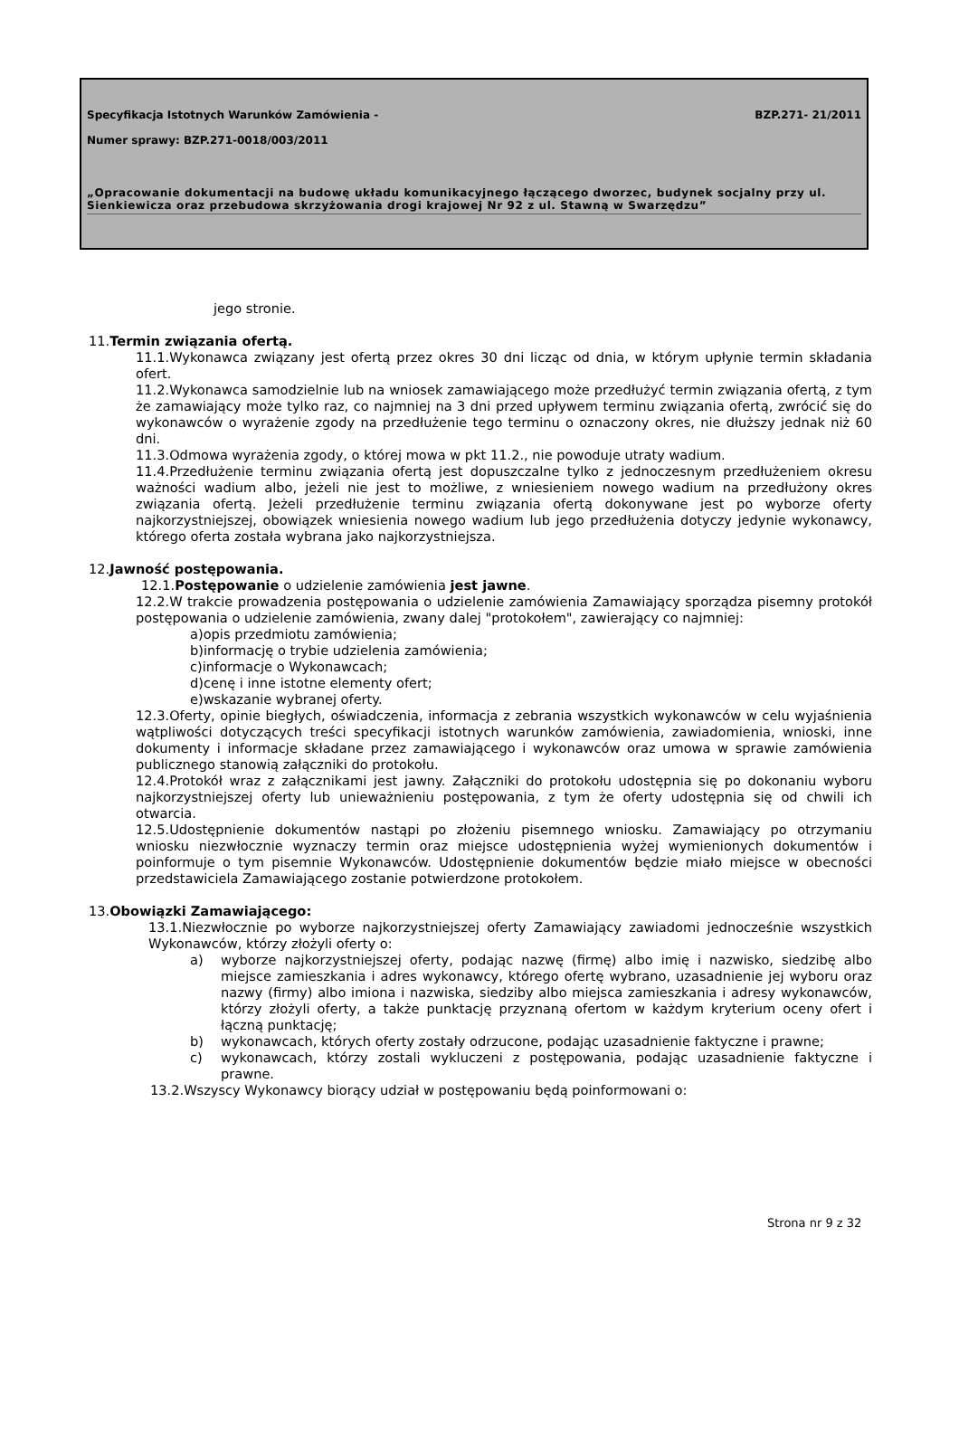Specyfikacja Istotnych Warunków Zamówienia - BZP.271- 21/2011
Numer sprawy: BZP.271-0018/003/2011
„Opracowanie dokumentacji na budowę układu komunikacyjnego łączącego dworzec, budynek socjalny przy ul. Sienkiewicza oraz przebudowa skrzyżowania drogi krajowej Nr 92 z ul. Stawną w Swarzędzu”
jego stronie.
11.Termin związania ofertą.
11.1.Wykonawca związany jest ofertą przez okres 30 dni licząc od dnia, w którym upłynie termin składania ofert.
11.2.Wykonawca samodzielnie lub na wniosek zamawiającego może przedłużyć termin związania ofertą, z tym że zamawiający może tylko raz, co najmniej na 3 dni przed upływem terminu związania ofertą, zwrócić się do wykonawców o wyrażenie zgody na przedłużenie tego terminu o oznaczony okres, nie dłuższy jednak niż 60 dni.
11.3.Odmowa wyrażenia zgody, o której mowa w pkt 11.2., nie powoduje utraty wadium.
11.4.Przedłużenie terminu związania ofertą jest dopuszczalne tylko z jednoczesnym przedłużeniem okresu ważności wadium albo, jeżeli nie jest to możliwe, z wniesieniem nowego wadium na przedłużony okres związania ofertą. Jeżeli przedłużenie terminu związania ofertą dokonywane jest po wyborze oferty najkorzystniejszej, obowiązek wniesienia nowego wadium lub jego przedłużenia dotyczy jedynie wykonawcy, którego oferta została wybrana jako najkorzystniejsza.
12.Jawność postępowania.
12.1.Postępowanie o udzielenie zamówienia jest jawne.
12.2.W trakcie prowadzenia postępowania o udzielenie zamówienia Zamawiający sporządza pisemny protokół postępowania o udzielenie zamówienia, zwany dalej "protokołem", zawierający co najmniej:
a)opis przedmiotu zamówienia;
b)informację o trybie udzielenia zamówienia;
c)informacje o Wykonawcach;
d)cenę i inne istotne elementy ofert;
e)wskazanie wybranej oferty.
12.3.Oferty, opinie biegłych, oświadczenia, informacja z zebrania wszystkich wykonawców w celu wyjaśnienia wątpliwości dotyczących treści specyfikacji istotnych warunków zamówienia, zawiadomienia, wnioski, inne dokumenty i informacje składane przez zamawiającego i wykonawców oraz umowa w sprawie zamówienia publicznego stanowią załączniki do protokołu.
12.4.Protokół wraz z załącznikami jest jawny. Załączniki do protokołu udostępnia się po dokonaniu wyboru najkorzystniejszej oferty lub unieważnieniu postępowania, z tym że oferty udostępnia się od chwili ich otwarcia.
12.5.Udostępnienie dokumentów nastąpi po złożeniu pisemnego wniosku. Zamawiający po otrzymaniu wniosku niezwłocznie wyznaczy termin oraz miejsce udostępnienia wyżej wymienionych dokumentów i poinformuje o tym pisemnie Wykonawców. Udostępnienie dokumentów będzie miało miejsce w obecności przedstawiciela Zamawiającego zostanie potwierdzone protokołem.
13.Obowiązki Zamawiającego:
13.1.Niezwłocznie po wyborze najkorzystniejszej oferty Zamawiający zawiadomi jednocześnie wszystkich Wykonawców, którzy złożyli oferty o:
a) wyborze najkorzystniejszej oferty, podając nazwę (firmę) albo imię i nazwisko, siedzibę albo miejsce zamieszkania i adres wykonawcy, którego ofertę wybrano, uzasadnienie jej wyboru oraz nazwy (firmy) albo imiona i nazwiska, siedziby albo miejsca zamieszkania i adresy wykonawców, którzy złożyli oferty, a także punktację przyznaną ofertom w każdym kryterium oceny ofert i łączną punktację;
b) wykonawcach, których oferty zostały odrzucone, podając uzasadnienie faktyczne i prawne;
c) wykonawcach, którzy zostali wykluczeni z postępowania, podając uzasadnienie faktyczne i prawne.
13.2.Wszyscy Wykonawcy biorący udział w postępowaniu będą poinformowani o:
Strona nr 9 z 32